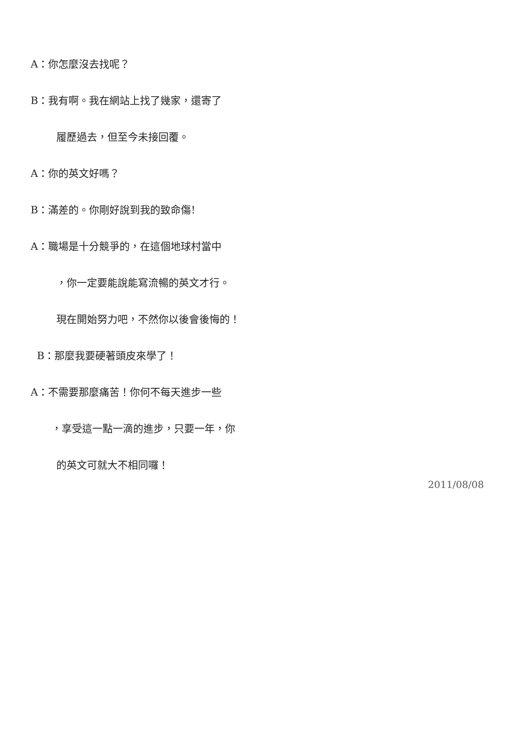A：你怎麼沒去找呢？
B：我有啊。我在網站上找了幾家，還寄了
履歷過去，但至今未接回覆。
A：你的英文好嗎？
B：滿差的。你剛好說到我的致命傷!
A：職場是十分競爭的，在這個地球村當中
，你一定要能說能寫流暢的英文才行。
現在開始努力吧，不然你以後會後悔的！
B：那麼我要硬著頭皮來學了！
A：不需要那麼痛苦！你何不每天進步一些
，享受這一點一滴的進步，只要一年，你
的英文可就大不相同囉！
2011/08/08